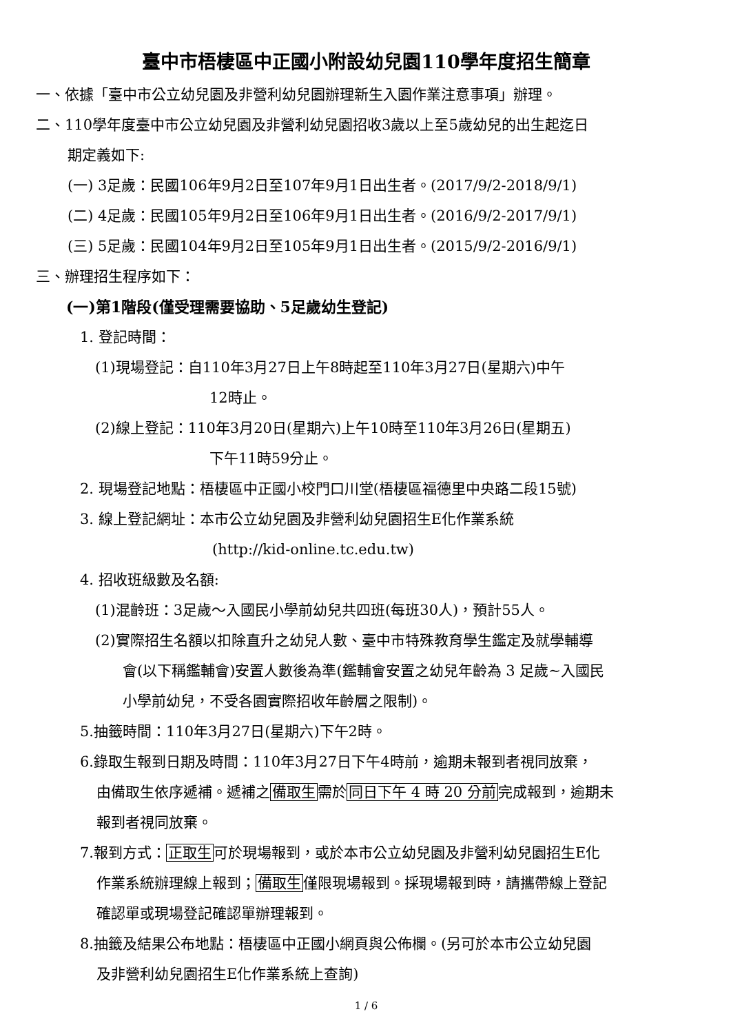臺中市梧棲區中正國小附設幼兒園110學年度招生簡章
一、依據「臺中市公立幼兒園及非營利幼兒園辦理新生入園作業注意事項」辦理。
二、110學年度臺中市公立幼兒園及非營利幼兒園招收3歲以上至5歲幼兒的出生起迄日
期定義如下:
(一) 3足歲：民國106年9月2日至107年9月1日出生者。(2017/9/2-2018/9/1)
(二) 4足歲：民國105年9月2日至106年9月1日出生者。(2016/9/2-2017/9/1)
(三) 5足歲：民國104年9月2日至105年9月1日出生者。(2015/9/2-2016/9/1)
三、辦理招生程序如下：
(一)第1階段(僅受理需要協助、5足歲幼生登記)
1. 登記時間：
(1)現場登記：自110年3月27日上午8時起至110年3月27日(星期六)中午
12時止。
(2)線上登記：110年3月20日(星期六)上午10時至110年3月26日(星期五)
下午11時59分止。
2. 現場登記地點：梧棲區中正國小校門口川堂(梧棲區福德里中央路二段15號)
3. 線上登記網址：本市公立幼兒園及非營利幼兒園招生E化作業系統
(http://kid-online.tc.edu.tw)
4. 招收班級數及名額:
(1)混齡班：3足歲～入國民小學前幼兒共四班(每班30人)，預計55人。
(2)實際招生名額以扣除直升之幼兒人數、臺中市特殊教育學生鑑定及就學輔導
會(以下稱鑑輔會)安置人數後為準(鑑輔會安置之幼兒年齡為 3 足歲~入國民
小學前幼兒，不受各園實際招收年齡層之限制)。
5.抽籤時間：110年3月27日(星期六)下午2時。
6.錄取生報到日期及時間：110年3月27日下午4時前，逾期未報到者視同放棄，
由備取生依序遞補。遞補之備取生需於同日下午 4 時 20 分前完成報到，逾期未
報到者視同放棄。
7.報到方式：正取生可於現場報到，或於本市公立幼兒園及非營利幼兒園招生E化
作業系統辦理線上報到；備取生僅限現場報到。採現場報到時，請攜帶線上登記
確認單或現場登記確認單辦理報到。
8.抽籤及結果公布地點：梧棲區中正國小網頁與公佈欄。(另可於本市公立幼兒園
及非營利幼兒園招生E化作業系統上查詢)
1 / 6